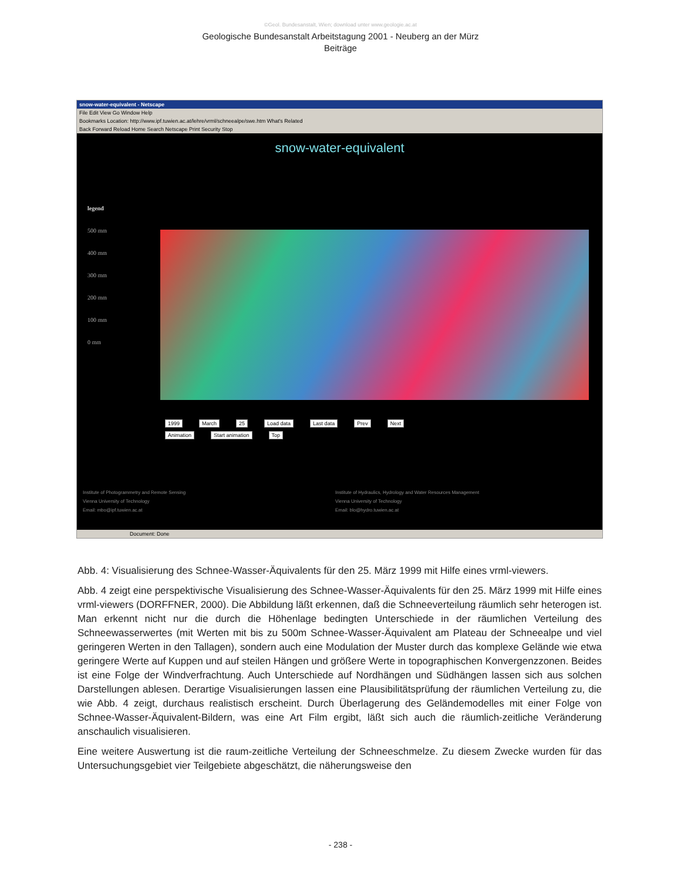©Geol. Bundesanstalt, Wien; download unter www.geologie.ac.at
Geologische Bundesanstalt Arbeitstagung 2001 - Neuberg an der Mürz
Beiträge
snow-water-equivalent - Netscape
File Edit View Go Window Help
Bookmarks Location: http://www.ipf.tuwien.ac.at/lehre/vrml/schneealpe/swe.htm What's Related
Back Forward Reload Home Search Netscape Print Security Stop
snow-water-equivalent
legend
500 mm
400 mm
300 mm
200 mm
100 mm
0 mm
1999 March 25 Load data Last data Prev Next
Animation Start animation Top
Institute of Photogrammetry and Remote Sensing
Vienna University of Technology
Email: mbo@ipf.tuwien.ac.at
Institute of Hydraulics, Hydrology and Water Resources Management
Vienna University of Technology
Email: blo@hydro.tuwien.ac.at
Document: Done
Abb. 4: Visualisierung des Schnee-Wasser-Äquivalents für den 25. März 1999 mit Hilfe eines vrml-viewers.
Abb. 4 zeigt eine perspektivische Visualisierung des Schnee-Wasser-Äquivalents für den 25. März 1999 mit Hilfe eines vrml-viewers (DORFFNER, 2000). Die Abbildung läßt erkennen, daß die Schneeverteilung räumlich sehr heterogen ist. Man erkennt nicht nur die durch die Höhenlage bedingten Unterschiede in der räumlichen Verteilung des Schneewasserwertes (mit Werten mit bis zu 500m Schnee-Wasser-Äquivalent am Plateau der Schneealpe und viel geringeren Werten in den Tallagen), sondern auch eine Modulation der Muster durch das komplexe Gelände wie etwa geringere Werte auf Kuppen und auf steilen Hängen und größere Werte in topographischen Konvergenzzonen. Beides ist eine Folge der Windverfrachtung. Auch Unterschiede auf Nordhängen und Südhängen lassen sich aus solchen Darstellungen ablesen. Derartige Visualisierungen lassen eine Plausibilitätsprüfung der räumlichen Verteilung zu, die wie Abb. 4 zeigt, durchaus realistisch erscheint. Durch Überlagerung des Geländemodelles mit einer Folge von Schnee-Wasser-Äquivalent-Bildern, was eine Art Film ergibt, läßt sich auch die räumlich-zeitliche Veränderung anschaulich visualisieren.
Eine weitere Auswertung ist die raum-zeitliche Verteilung der Schneeschmelze. Zu diesem Zwecke wurden für das Untersuchungsgebiet vier Teilgebiete abgeschätzt, die näherungsweise den
- 238 -